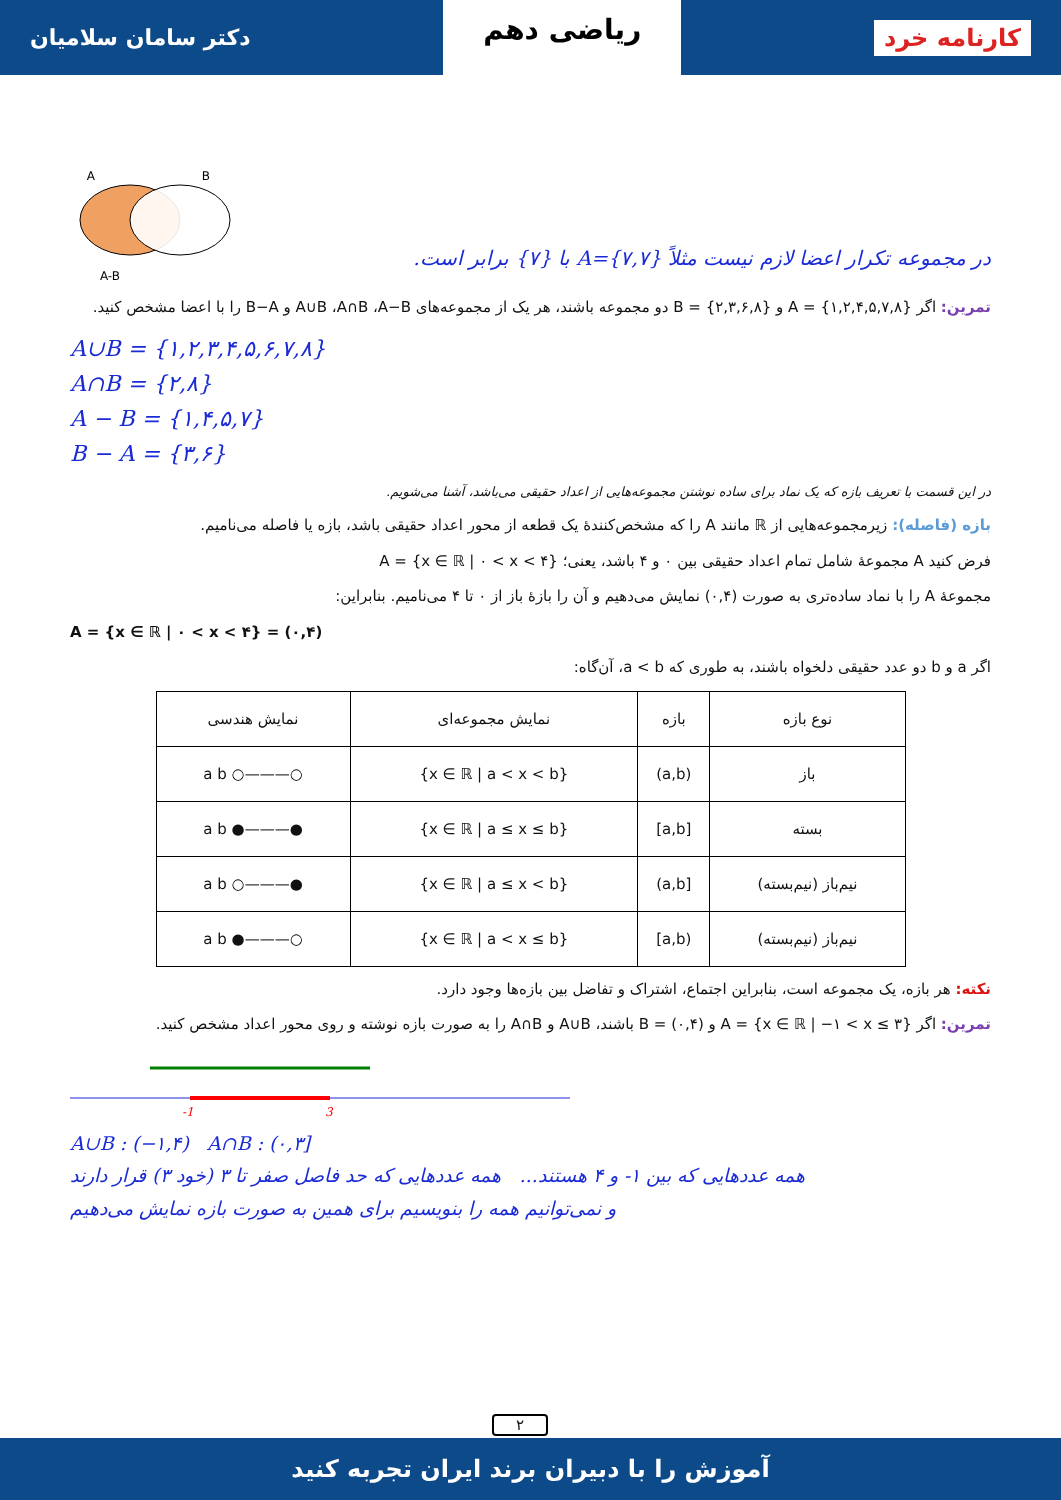کارنامه خرد ریاضی دهم دکتر سامان سلامیان
در مجموعه تکرار اعضا لازم نیست مثلاً A={۷,۷} با {۷} برابر است.
A
B
A-B
تمرین: اگر A = {۱,۲,۴,۵,۷,۸} و B = {۲,۳,۶,۸} دو مجموعه باشند، هر یک از مجموعه‌های A∪B ،A∩B ،A−B و B−A را با اعضا مشخص کنید.
A∪B = {۱,۲,۳,۴,۵,۶,۷,۸}
A∩B = {۲,۸}
A − B = {۱,۴,۵,۷}
B − A = {۳,۶}
در این قسمت با تعریف بازه که یک نماد برای ساده نوشتن مجموعه‌هایی از اعداد حقیقی می‌باشد، آشنا می‌شویم.
بازه (فاصله): زیرمجموعه‌هایی از ℝ مانند A را که مشخص‌کنندهٔ یک قطعه از محور اعداد حقیقی باشد، بازه یا فاصله می‌نامیم.
فرض کنید A مجموعهٔ شامل تمام اعداد حقیقی بین ۰ و ۴ باشد، یعنی؛ A = {x ∈ ℝ | ۰ < x < ۴}
مجموعهٔ A را با نماد ساده‌تری به صورت (۰,۴) نمایش می‌دهیم و آن را بازهٔ باز از ۰ تا ۴ می‌نامیم. بنابراین:
A = {x ∈ ℝ | ۰ < x < ۴} = (۰,۴)
اگر a و b دو عدد حقیقی دلخواه باشند، به طوری که a < b، آن‌گاه:
| نوع بازه | بازه | نمایش مجموعه‌ای | نمایش هندسی |
| --- | --- | --- | --- |
| باز | (a,b) | {x ∈ ℝ / a < x < b} | ○———○ a b |
| بسته | [a,b] | {x ∈ ℝ / a ≤ x ≤ b} | ●———● a b |
| نیم‌باز (نیم‌بسته) | [a,b) | {x ∈ ℝ / a ≤ x < b} | ●———○ a b |
| نیم‌باز (نیم‌بسته) | (a,b] | {x ∈ ℝ / a < x ≤ b} | ○———● a b |
نکته: هر بازه، یک مجموعه است، بنابراین اجتماع، اشتراک و تفاضل بین بازه‌ها وجود دارد.
تمرین: اگر A = {x ∈ ℝ | −۱ < x ≤ ۳} و B = (۰,۴) باشند، A∪B و A∩B را به صورت بازه نوشته و روی محور اعداد مشخص کنید.
-1
3
A∪B : (−۱,۴) A∩B : (۰,۳]
همه عددهایی که بین ۱- و ۴ هستند... همه عددهایی که حد فاصل صفر تا ۳ (خود ۳) قرار دارند
و نمی‌توانیم همه را بنویسیم برای همین به صورت بازه نمایش می‌دهیم
۲
آموزش را با دبیران برند ایران تجربه کنید